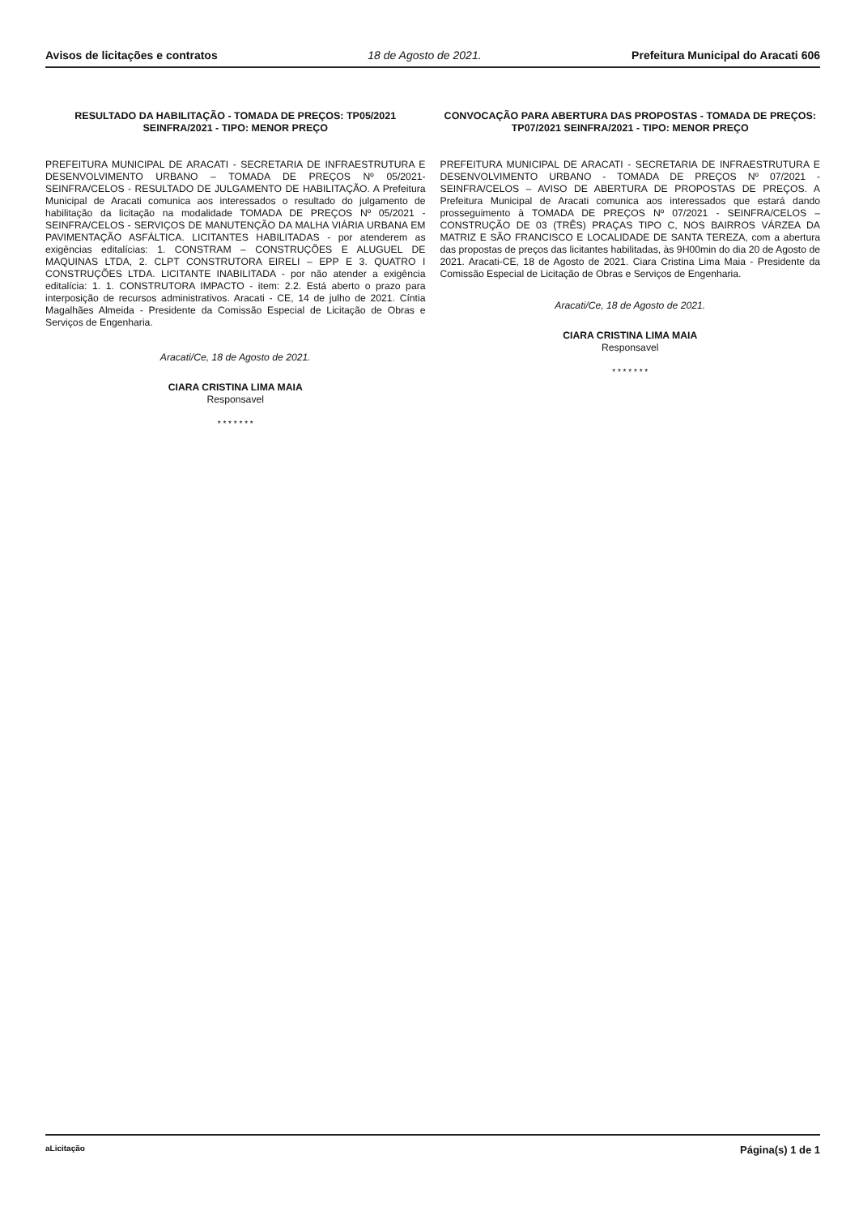Avisos de licitações e contratos 18 de Agosto de 2021. Prefeitura Municipal do Aracati 606
RESULTADO DA HABILITAÇÃO - TOMADA DE PREÇOS: TP05/2021 SEINFRA/2021 - TIPO: MENOR PREÇO
PREFEITURA MUNICIPAL DE ARACATI - SECRETARIA DE INFRAESTRUTURA E DESENVOLVIMENTO URBANO – TOMADA DE PREÇOS Nº 05/2021-SEINFRA/CELOS - RESULTADO DE JULGAMENTO DE HABILITAÇÃO. A Prefeitura Municipal de Aracati comunica aos interessados o resultado do julgamento de habilitação da licitação na modalidade TOMADA DE PREÇOS Nº 05/2021 - SEINFRA/CELOS - SERVIÇOS DE MANUTENÇÃO DA MALHA VIÁRIA URBANA EM PAVIMENTAÇÃO ASFÁLTICA. LICITANTES HABILITADAS - por atenderem as exigências editalícias: 1. CONSTRAM – CONSTRUÇÕES E ALUGUEL DE MAQUINAS LTDA, 2. CLPT CONSTRUTORA EIRELI – EPP E 3. QUATRO I CONSTRUÇÕES LTDA. LICITANTE INABILITADA - por não atender a exigência editalícia: 1. 1. CONSTRUTORA IMPACTO - item: 2.2. Está aberto o prazo para interposição de recursos administrativos. Aracati - CE, 14 de julho de 2021. Cíntia Magalhães Almeida - Presidente da Comissão Especial de Licitação de Obras e Serviços de Engenharia.
Aracati/Ce, 18 de Agosto de 2021.
CIARA CRISTINA LIMA MAIA
Responsavel
* * * * * * *
CONVOCAÇÃO PARA ABERTURA DAS PROPOSTAS - TOMADA DE PREÇOS: TP07/2021 SEINFRA/2021 - TIPO: MENOR PREÇO
PREFEITURA MUNICIPAL DE ARACATI - SECRETARIA DE INFRAESTRUTURA E DESENVOLVIMENTO URBANO - TOMADA DE PREÇOS Nº 07/2021 - SEINFRA/CELOS – AVISO DE ABERTURA DE PROPOSTAS DE PREÇOS. A Prefeitura Municipal de Aracati comunica aos interessados que estará dando prosseguimento à TOMADA DE PREÇOS Nº 07/2021 - SEINFRA/CELOS – CONSTRUÇÃO DE 03 (TRÊS) PRAÇAS TIPO C, NOS BAIRROS VÁRZEA DA MATRIZ E SÃO FRANCISCO E LOCALIDADE DE SANTA TEREZA, com a abertura das propostas de preços das licitantes habilitadas, às 9H00min do dia 20 de Agosto de 2021. Aracati-CE, 18 de Agosto de 2021. Ciara Cristina Lima Maia - Presidente da Comissão Especial de Licitação de Obras e Serviços de Engenharia.
Aracati/Ce, 18 de Agosto de 2021.
CIARA CRISTINA LIMA MAIA
Responsavel
* * * * * * *
aLicitação Página(s) 1 de 1